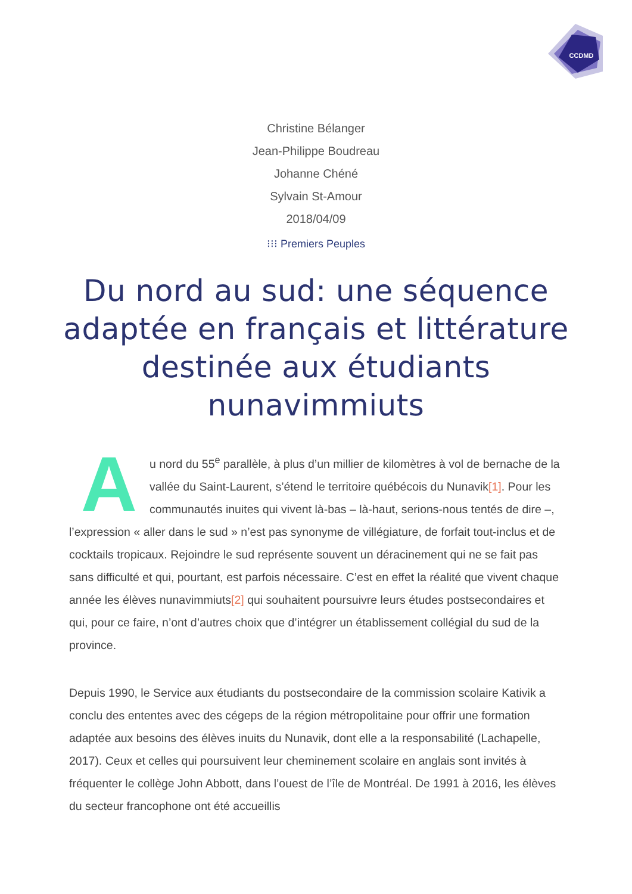CCDMD
Christine Bélanger
Jean-Philippe Boudreau
Johanne Chéné
Sylvain St-Amour
2018/04/09
⁝⁝⁝ Premiers Peuples
Du nord au sud: une séquence adaptée en français et littérature destinée aux étudiants nunavimmiuts
Au nord du 55<sup>e</sup> parallèle, à plus d’un millier de kilomètres à vol de bernache de la vallée du Saint-Laurent, s’étend le territoire québécois du Nunavik[1]. Pour les communautés inuites qui vivent là-bas – là-haut, serions-nous tentés de dire –, l’expression « aller dans le sud » n’est pas synonyme de villégiature, de forfait tout-inclus et de cocktails tropicaux. Rejoindre le sud représente souvent un déracinement qui ne se fait pas sans difficulté et qui, pourtant, est parfois nécessaire. C’est en effet la réalité que vivent chaque année les élèves nunavimmiuts[2] qui souhaitent poursuivre leurs études postsecondaires et qui, pour ce faire, n’ont d’autres choix que d’intégrer un établissement collégial du sud de la province.
Depuis 1990, le Service aux étudiants du postsecondaire de la commission scolaire Kativik a conclu des ententes avec des cégeps de la région métropolitaine pour offrir une formation adaptée aux besoins des élèves inuits du Nunavik, dont elle a la responsabilité (Lachapelle, 2017). Ceux et celles qui poursuivent leur cheminement scolaire en anglais sont invités à fréquenter le collège John Abbott, dans l’ouest de l’île de Montréal. De 1991 à 2016, les élèves du secteur francophone ont été accueillis